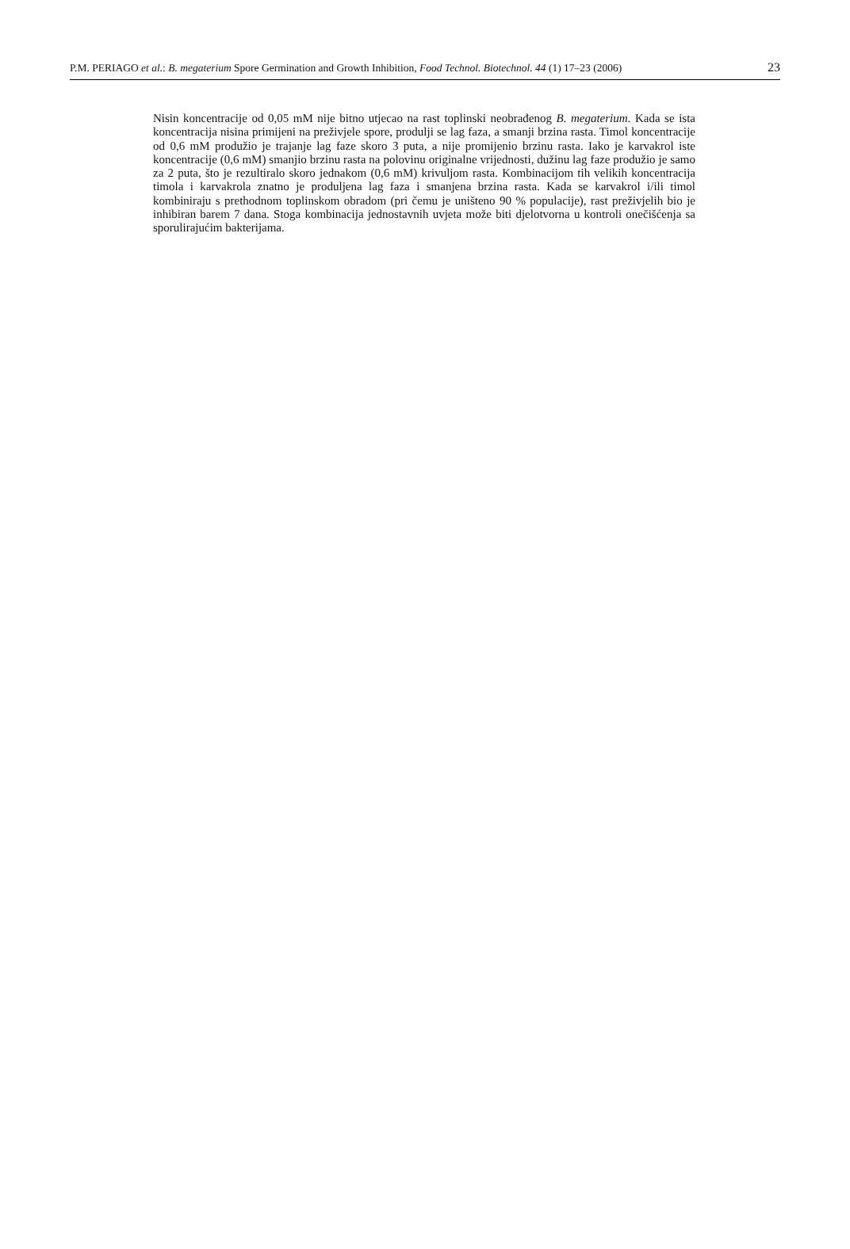P.M. PERIAGO et al.: B. megaterium Spore Germination and Growth Inhibition, Food Technol. Biotechnol. 44 (1) 17–23 (2006) 23
Nisin koncentracije od 0,05 mM nije bitno utjecao na rast toplinski neobrađenog B. megate­rium. Kada se ista koncentracija nisina primijeni na preživjele spore, produlji se lag faza, a smanji brzina rasta. Timol koncentracije od 0,6 mM produžio je trajanje lag faze skoro 3 puta, a nije promijenio brzinu rasta. Iako je karvakrol iste koncentracije (0,6 mM) smanjio brzinu rasta na polovinu originalne vrijednosti, dužinu lag faze produžio je samo za 2 puta, što je rezultiralo skoro jednakom (0,6 mM) krivuljom rasta. Kombinacijom tih velikih koncentracija timola i karvakrola znatno je produljena lag faza i smanjena brzina rasta. Kada se karvakrol i/ili timol kombiniraju s prethodnom toplinskom obradom (pri čemu je uništeno 90 % populacije), rast preživjelih bio je inhibiran barem 7 dana. Stoga kombi­nacija jednostavnih uvjeta može biti djelotvorna u kontroli onečišćenja sa sporulirajućim bakterijama.